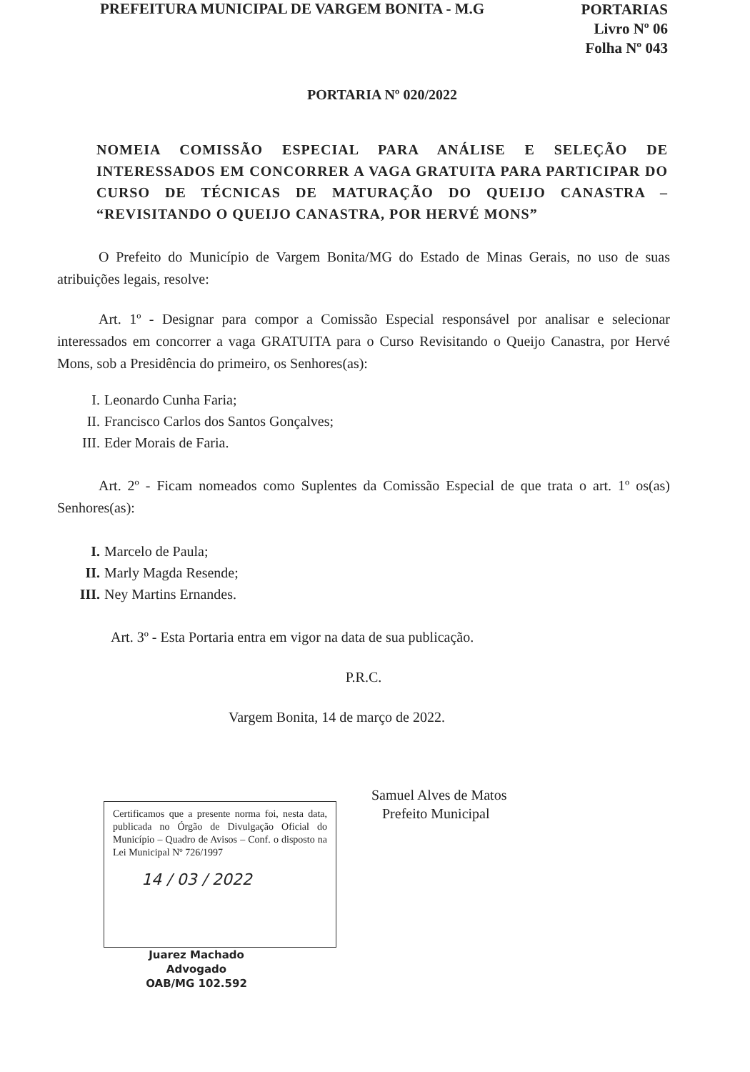PREFEITURA MUNICIPAL DE VARGEM BONITA - M.G
PORTARIAS
Livro Nº 06
Folha Nº 043
PORTARIA Nº 020/2022
NOMEIA COMISSÃO ESPECIAL PARA ANÁLISE E SELEÇÃO DE INTERESSADOS EM CONCORRER A VAGA GRATUITA PARA PARTICIPAR DO CURSO DE TÉCNICAS DE MATURAÇÃO DO QUEIJO CANASTRA – “REVISITANDO O QUEIJO CANASTRA, POR HERVÉ MONS”
O Prefeito do Município de Vargem Bonita/MG do Estado de Minas Gerais, no uso de suas atribuições legais, resolve:
Art. 1º - Designar para compor a Comissão Especial responsável por analisar e selecionar interessados em concorrer a vaga GRATUITA para o Curso Revisitando o Queijo Canastra, por Hervé Mons, sob a Presidência do primeiro, os Senhores(as):
I. Leonardo Cunha Faria;
II. Francisco Carlos dos Santos Gonçalves;
III. Eder Morais de Faria.
Art. 2º - Ficam nomeados como Suplentes da Comissão Especial de que trata o art. 1º os(as) Senhores(as):
I. Marcelo de Paula;
II. Marly Magda Resende;
III. Ney Martins Ernandes.
Art. 3º - Esta Portaria entra em vigor na data de sua publicação.
P.R.C.
Vargem Bonita, 14 de março de 2022.
Samuel Alves de Matos
Prefeito Municipal
Certificamos que a presente norma foi, nesta data, publicada no Órgão de Divulgação Oficial do Município – Quadro de Avisos – Conf. o disposto na Lei Municipal Nº 726/1997
14 / 03 / 2022
Juarez Machado
Advogado
OAB/MG 102.592